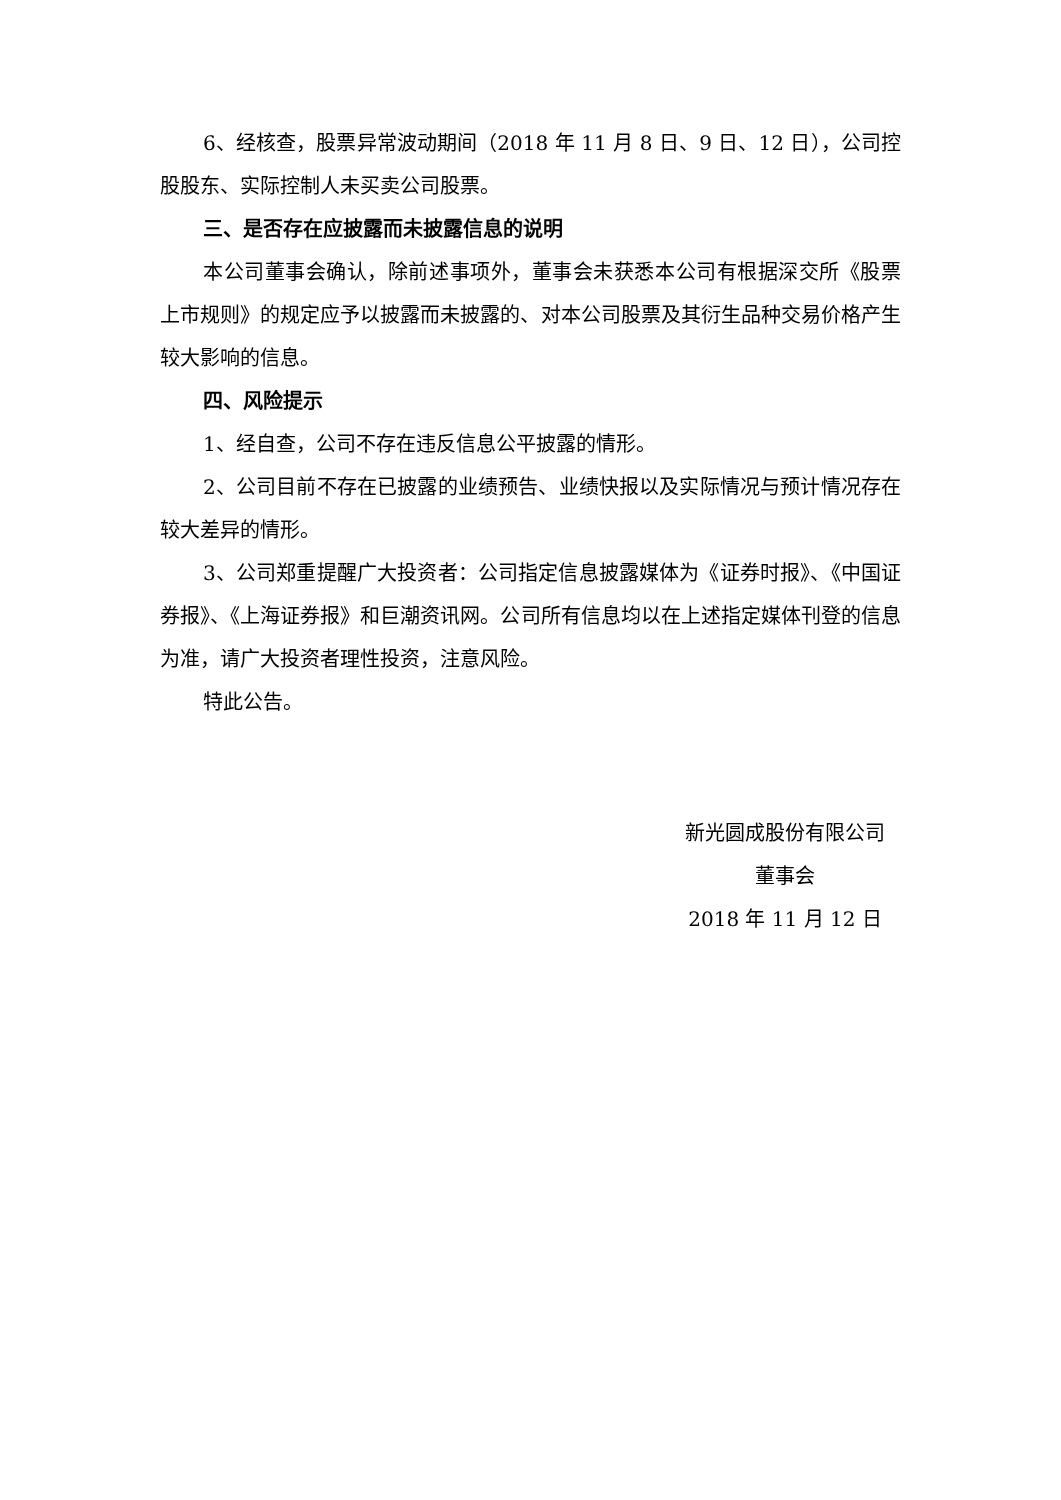6、经核查，股票异常波动期间（2018 年 11 月 8 日、9 日、12 日），公司控股股东、实际控制人未买卖公司股票。
三、是否存在应披露而未披露信息的说明
本公司董事会确认，除前述事项外，董事会未获悉本公司有根据深交所《股票上市规则》的规定应予以披露而未披露的、对本公司股票及其衍生品种交易价格产生较大影响的信息。
四、风险提示
1、经自查，公司不存在违反信息公平披露的情形。
2、公司目前不存在已披露的业绩预告、业绩快报以及实际情况与预计情况存在较大差异的情形。
3、公司郑重提醒广大投资者：公司指定信息披露媒体为《证券时报》、《中国证券报》、《上海证券报》和巨潮资讯网。公司所有信息均以在上述指定媒体刊登的信息为准，请广大投资者理性投资，注意风险。
特此公告。
新光圆成股份有限公司
董事会
2018 年 11 月 12 日